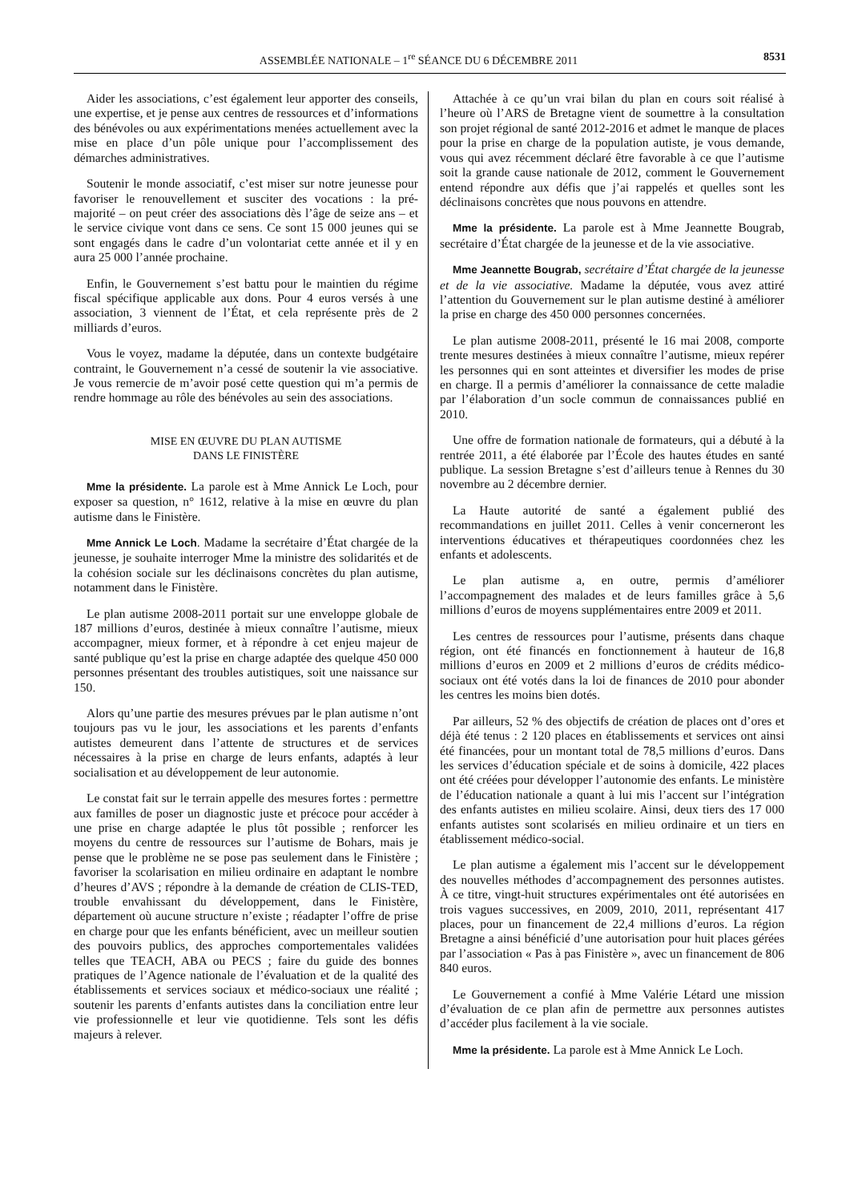ASSEMBLÉE NATIONALE – 1<sup>re</sup> SÉANCE DU 6 DÉCEMBRE 2011 8531
Aider les associations, c’est également leur apporter des conseils, une expertise, et je pense aux centres de ressources et d’informations des bénévoles ou aux expérimentations menées actuellement avec la mise en place d’un pôle unique pour l’accomplissement des démarches administratives.
Soutenir le monde associatif, c’est miser sur notre jeunesse pour favoriser le renouvellement et susciter des vocations : la pré-majorité – on peut créer des associations dès l’âge de seize ans – et le service civique vont dans ce sens. Ce sont 15 000 jeunes qui se sont engagés dans le cadre d’un volontariat cette année et il y en aura 25 000 l’année prochaine.
Enfin, le Gouvernement s’est battu pour le maintien du régime fiscal spécifique applicable aux dons. Pour 4 euros versés à une association, 3 viennent de l’État, et cela représente près de 2 milliards d’euros.
Vous le voyez, madame la députée, dans un contexte budgétaire contraint, le Gouvernement n’a cessé de soutenir la vie associative. Je vous remercie de m’avoir posé cette question qui m’a permis de rendre hommage au rôle des bénévoles au sein des associations.
MISE EN ŒUVRE DU PLAN AUTISME
DANS LE FINISTÈRE
Mme la présidente. La parole est à Mme Annick Le Loch, pour exposer sa question, n° 1612, relative à la mise en œuvre du plan autisme dans le Finistère.
Mme Annick Le Loch. Madame la secrétaire d’État chargée de la jeunesse, je souhaite interroger Mme la ministre des solidarités et de la cohésion sociale sur les déclinaisons concrètes du plan autisme, notamment dans le Finistère.
Le plan autisme 2008-2011 portait sur une enveloppe globale de 187 millions d’euros, destinée à mieux connaître l’autisme, mieux accompagner, mieux former, et à répondre à cet enjeu majeur de santé publique qu’est la prise en charge adaptée des quelque 450 000 personnes présentant des troubles autistiques, soit une naissance sur 150.
Alors qu’une partie des mesures prévues par le plan autisme n’ont toujours pas vu le jour, les associations et les parents d’enfants autistes demeurent dans l’attente de structures et de services nécessaires à la prise en charge de leurs enfants, adaptés à leur socialisation et au développement de leur autonomie.
Le constat fait sur le terrain appelle des mesures fortes : permettre aux familles de poser un diagnostic juste et précoce pour accéder à une prise en charge adaptée le plus tôt possible ; renforcer les moyens du centre de ressources sur l’autisme de Bohars, mais je pense que le problème ne se pose pas seulement dans le Finistère ; favoriser la scolarisation en milieu ordinaire en adaptant le nombre d’heures d’AVS ; répondre à la demande de création de CLIS-TED, trouble envahissant du développement, dans le Finistère, département où aucune structure n’existe ; réadapter l’offre de prise en charge pour que les enfants bénéficient, avec un meilleur soutien des pouvoirs publics, des approches comportementales validées telles que TEACH, ABA ou PECS ; faire du guide des bonnes pratiques de l’Agence nationale de l’évaluation et de la qualité des établissements et services sociaux et médico-sociaux une réalité ; soutenir les parents d’enfants autistes dans la conciliation entre leur vie professionnelle et leur vie quotidienne. Tels sont les défis majeurs à relever.
Attachée à ce qu’un vrai bilan du plan en cours soit réalisé à l’heure où l’ARS de Bretagne vient de soumettre à la consultation son projet régional de santé 2012-2016 et admet le manque de places pour la prise en charge de la population autiste, je vous demande, vous qui avez récemment déclaré être favorable à ce que l’autisme soit la grande cause nationale de 2012, comment le Gouvernement entend répondre aux défis que j’ai rappelés et quelles sont les déclinaisons concrètes que nous pouvons en attendre.
Mme la présidente. La parole est à Mme Jeannette Bougrab, secrétaire d’État chargée de la jeunesse et de la vie associative.
Mme Jeannette Bougrab, secrétaire d’État chargée de la jeunesse et de la vie associative. Madame la députée, vous avez attiré l’attention du Gouvernement sur le plan autisme destiné à améliorer la prise en charge des 450 000 personnes concernées.
Le plan autisme 2008-2011, présenté le 16 mai 2008, comporte trente mesures destinées à mieux connaître l’autisme, mieux repérer les personnes qui en sont atteintes et diversifier les modes de prise en charge. Il a permis d’améliorer la connaissance de cette maladie par l’élaboration d’un socle commun de connaissances publié en 2010.
Une offre de formation nationale de formateurs, qui a débuté à la rentrée 2011, a été élaborée par l’École des hautes études en santé publique. La session Bretagne s’est d’ailleurs tenue à Rennes du 30 novembre au 2 décembre dernier.
La Haute autorité de santé a également publié des recommandations en juillet 2011. Celles à venir concerneront les interventions éducatives et thérapeutiques coordonnées chez les enfants et adolescents.
Le plan autisme a, en outre, permis d’améliorer l’accompagnement des malades et de leurs familles grâce à 5,6 millions d’euros de moyens supplémentaires entre 2009 et 2011.
Les centres de ressources pour l’autisme, présents dans chaque région, ont été financés en fonctionnement à hauteur de 16,8 millions d’euros en 2009 et 2 millions d’euros de crédits médico-sociaux ont été votés dans la loi de finances de 2010 pour abonder les centres les moins bien dotés.
Par ailleurs, 52 % des objectifs de création de places ont d’ores et déjà été tenus : 2 120 places en établissements et services ont ainsi été financées, pour un montant total de 78,5 millions d’euros. Dans les services d’éducation spéciale et de soins à domicile, 422 places ont été créées pour développer l’autonomie des enfants. Le ministère de l’éducation nationale a quant à lui mis l’accent sur l’intégration des enfants autistes en milieu scolaire. Ainsi, deux tiers des 17 000 enfants autistes sont scolarisés en milieu ordinaire et un tiers en établissement médico-social.
Le plan autisme a également mis l’accent sur le développement des nouvelles méthodes d’accompagnement des personnes autistes. À ce titre, vingt-huit structures expérimentales ont été autorisées en trois vagues successives, en 2009, 2010, 2011, représentant 417 places, pour un financement de 22,4 millions d’euros. La région Bretagne a ainsi bénéficié d’une autorisation pour huit places gérées par l’association « Pas à pas Finistère », avec un financement de 806 840 euros.
Le Gouvernement a confié à Mme Valérie Létard une mission d’évaluation de ce plan afin de permettre aux personnes autistes d’accéder plus facilement à la vie sociale.
Mme la présidente. La parole est à Mme Annick Le Loch.